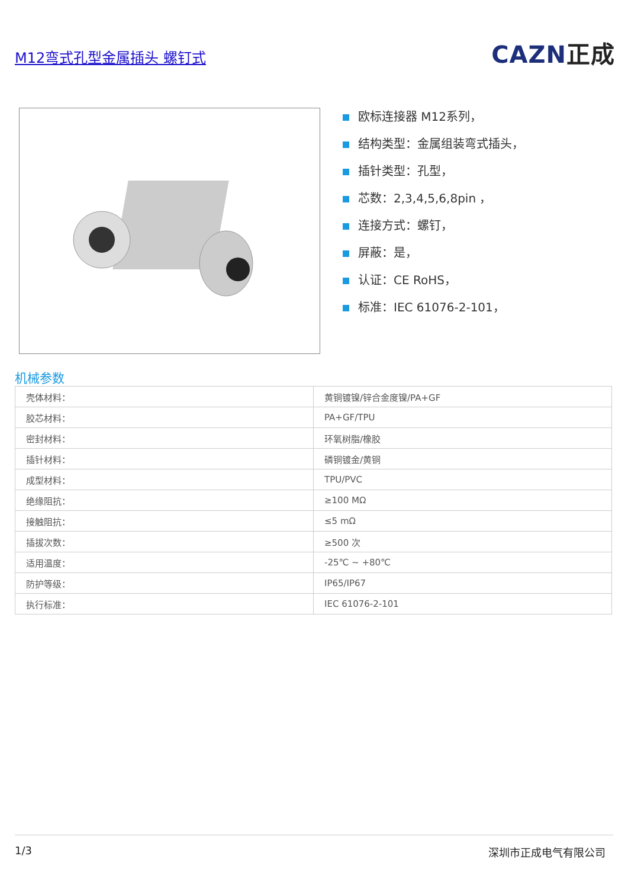M12弯式孔型金属插头 螺钉式
CAZN正成
欧标连接器 M12系列，
结构类型：金属组装弯式插头，
插针类型：孔型，
芯数：2,3,4,5,6,8pin ，
连接方式：螺钉，
屏蔽：是，
认证：CE RoHS，
标准：IEC 61076-2-101，
机械参数
| 壳体材料： | 黄铜镀镍/锌合金度镍/PA+GF |
| 胶芯材料： | PA+GF/TPU |
| 密封材料： | 环氧树脂/橡胶 |
| 插针材料： | 磷铜镀金/黄铜 |
| 成型材料： | TPU/PVC |
| 绝缘阻抗： | ≥100 MΩ |
| 接触阻抗： | ≤5 mΩ |
| 插拔次数： | ≥500 次 |
| 适用温度： | -25℃ ~ +80℃ |
| 防护等级： | IP65/IP67 |
| 执行标准： | IEC 61076-2-101 |
1/3 深圳市正成电气有限公司